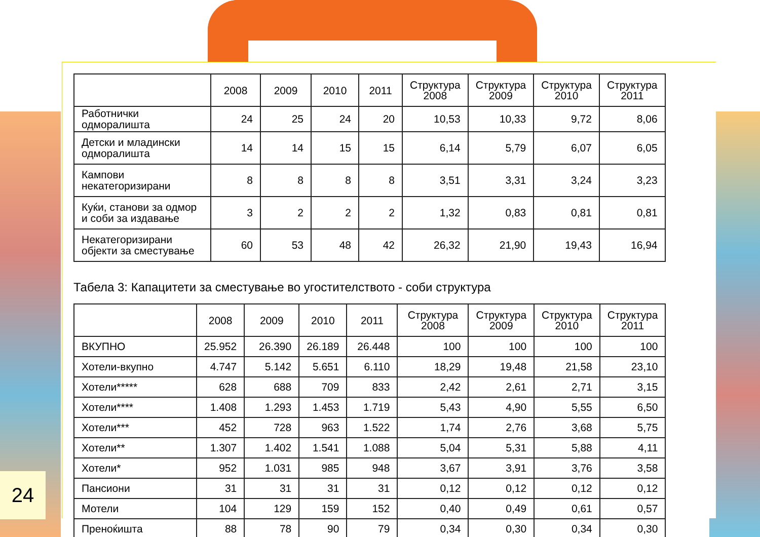| | 2008 | 2009 | 2010 | 2011 | Структура 2008 | Структура 2009 | Структура 2010 | Структура 2011 |
| --- | --- | --- | --- | --- | --- | --- | --- | --- |
| Работнички одморалишта | 24 | 25 | 24 | 20 | 10,53 | 10,33 | 9,72 | 8,06 |
| Детски и младински одморалишта | 14 | 14 | 15 | 15 | 6,14 | 5,79 | 6,07 | 6,05 |
| Кампови некатегоризирани | 8 | 8 | 8 | 8 | 3,51 | 3,31 | 3,24 | 3,23 |
| Куќи, станови за одмор и соби за издавање | 3 | 2 | 2 | 2 | 1,32 | 0,83 | 0,81 | 0,81 |
| Некатегоризирани објекти за сместување | 60 | 53 | 48 | 42 | 26,32 | 21,90 | 19,43 | 16,94 |
Табела 3: Капацитети за сместување во угостителството - соби структура
| | 2008 | 2009 | 2010 | 2011 | Структура 2008 | Структура 2009 | Структура 2010 | Структура 2011 |
| --- | --- | --- | --- | --- | --- | --- | --- | --- |
| ВКУПНО | 25.952 | 26.390 | 26.189 | 26.448 | 100 | 100 | 100 | 100 |
| Хотели-вкупно | 4.747 | 5.142 | 5.651 | 6.110 | 18,29 | 19,48 | 21,58 | 23,10 |
| Хотели***** | 628 | 688 | 709 | 833 | 2,42 | 2,61 | 2,71 | 3,15 |
| Хотели**** | 1.408 | 1.293 | 1.453 | 1.719 | 5,43 | 4,90 | 5,55 | 6,50 |
| Хотели*** | 452 | 728 | 963 | 1.522 | 1,74 | 2,76 | 3,68 | 5,75 |
| Хотели** | 1.307 | 1.402 | 1.541 | 1.088 | 5,04 | 5,31 | 5,88 | 4,11 |
| Хотели* | 952 | 1.031 | 985 | 948 | 3,67 | 3,91 | 3,76 | 3,58 |
| Пансиони | 31 | 31 | 31 | 31 | 0,12 | 0,12 | 0,12 | 0,12 |
| Мотели | 104 | 129 | 159 | 152 | 0,40 | 0,49 | 0,61 | 0,57 |
| Преноќишта | 88 | 78 | 90 | 79 | 0,34 | 0,30 | 0,34 | 0,30 |
24